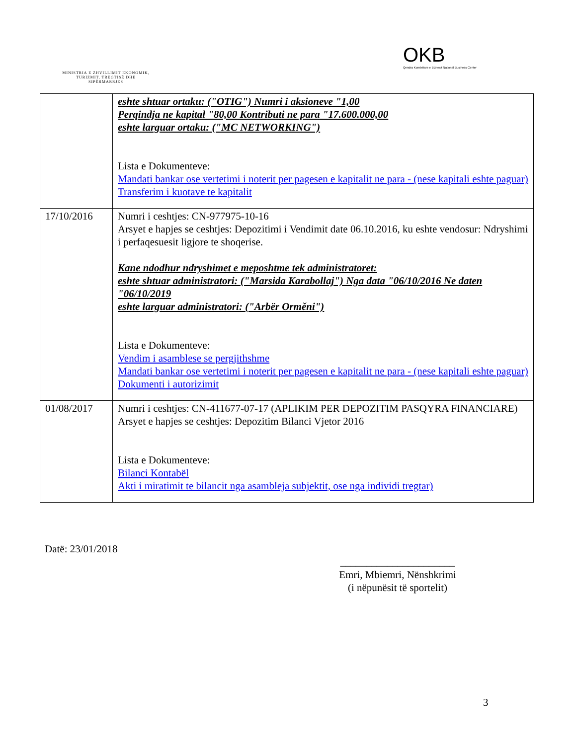MINISTRIA E ZHVILLIMIT EKONOMIK, TURIZMIT, TREGTISË DHE SIPËRMARRJES
OKB
Qendra Kombëtare e Biznesit National Business Center
| | eshte shtuar ortaku: ("OTIG") Numri i aksioneve "1,00 Perqindja ne kapital "80,00 Kontributi ne para "17.600.000,00 eshte larguar ortaku: ("MC NETWORKING") Lista e Dokumenteve: Mandati bankar ose vertetimi i noterit per pagesen e kapitalit ne para - (nese kapitali eshte paguar) Transferim i kuotave te kapitalit |
| 17/10/2016 | Numri i ceshtjes: CN-977975-10-16 Arsyet e hapjes se ceshtjes: Depozitimi i Vendimit date 06.10.2016, ku eshte vendosur: Ndryshimi i perfaqesuesit ligjore te shoqerise. Kane ndodhur ndryshimet e meposhtme tek administratoret: eshte shtuar administratori: ("Marsida Karabollaj") Nga data "06/10/2016 Ne daten "06/10/2019 eshte larguar administratori: ("Arbër Orměni") Lista e Dokumenteve: Vendim i asamblese se pergjithshme Mandati bankar ose vertetimi i noterit per pagesen e kapitalit ne para - (nese kapitali eshte paguar) Dokumenti i autorizimit |
| 01/08/2017 | Numri i ceshtjes: CN-411677-07-17 (APLIKIM PER DEPOZITIM PASQYRA FINANCIARE) Arsyet e hapjes se ceshtjes: Depozitim Bilanci Vjetor 2016 Lista e Dokumenteve: Bilanci Kontabël Akti i miratimit te bilancit nga asambleja subjektit, ose nga individi tregtar) |
Datë: 23/01/2018
______________________
Emri, Mbiemri, Nënshkrimi
(i nëpunësit të sportelit)
3